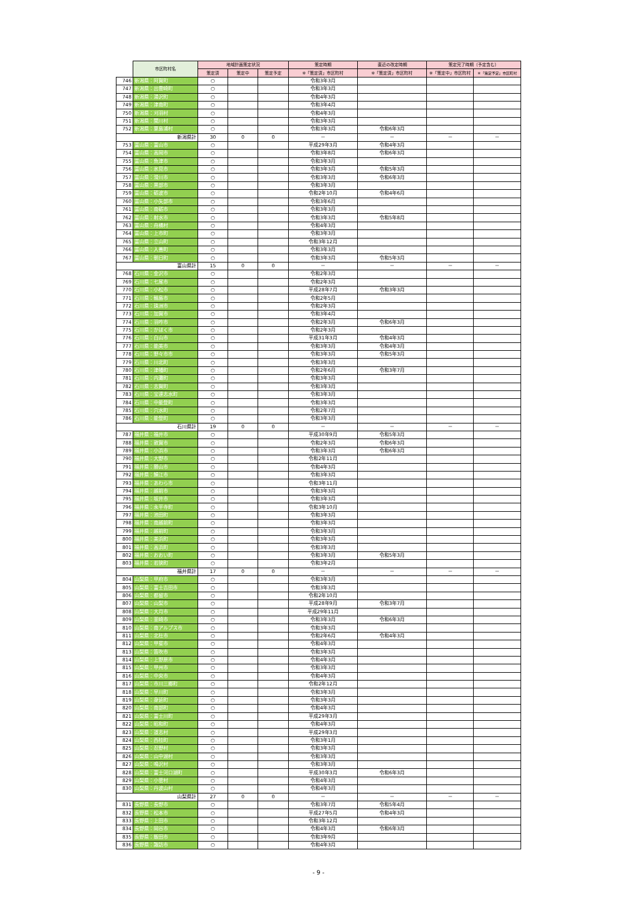| | 市区町村名 | 地域計画策定状況 | | | 策定時期 | 直近の改定時期 | 策定完了時期（予定含む） | |
| --- | --- | --- | --- | --- | --- | --- | --- | --- |
| | | 策定済 | 策定中 | 策定予定 | ※「策定済」市区町村 | ※「策定済」市区町村 | ※「策定中」市区町村 | ※「策定予定」市区町村 |
| 746 | 新潟県：阿賀町 | ○ | | | 令和3年3月 | | | |
| 747 | 新潟県：出雲崎町 | ○ | | | 令和3年3月 | | | |
| 748 | 新潟県：湯沢町 | ○ | | | 令和4年3月 | | | |
| 749 | 新潟県：津南町 | ○ | | | 令和3年4月 | | | |
| 750 | 新潟県：刈羽村 | ○ | | | 令和4年3月 | | | |
| 751 | 新潟県：関川村 | ○ | | | 令和3年3月 | | | |
| 752 | 新潟県：粟島浦村 | ○ | | | 令和3年3月 | 令和6年3月 | | |
| 新潟県計 | | 30 | 0 | 0 | － | － | － | － |
| 753 | 富山県：富山市 | ○ | | | 平成29年3月 | 令和4年3月 | | |
| 754 | 富山県：高岡市 | ○ | | | 令和3年8月 | 令和6年3月 | | |
| 755 | 富山県：魚津市 | ○ | | | 令和3年3月 | | | |
| 756 | 富山県：氷見市 | ○ | | | 令和3年3月 | 令和5年3月 | | |
| 757 | 富山県：滑川市 | ○ | | | 令和3年3月 | 令和6年3月 | | |
| 758 | 富山県：黒部市 | ○ | | | 令和3年3月 | | | |
| 759 | 富山県：砺波市 | ○ | | | 令和2年10月 | 令和4年6月 | | |
| 760 | 富山県：小矢部市 | ○ | | | 令和3年6月 | | | |
| 761 | 富山県：南砺市 | ○ | | | 令和3年3月 | | | |
| 762 | 富山県：射水市 | ○ | | | 令和3年3月 | 令和5年8月 | | |
| 763 | 富山県：舟橋村 | ○ | | | 令和4年3月 | | | |
| 764 | 富山県：上市町 | ○ | | | 令和3年3月 | | | |
| 765 | 富山県：立山町 | ○ | | | 令和3年12月 | | | |
| 766 | 富山県：入善町 | ○ | | | 令和3年3月 | | | |
| 767 | 富山県：朝日町 | ○ | | | 令和3年3月 | 令和5年3月 | | |
| 富山県計 | | 15 | 0 | 0 | － | － | － | － |
| 768 | 石川県：金沢市 | ○ | | | 令和2年3月 | | | |
| 769 | 石川県：七尾市 | ○ | | | 令和2年3月 | | | |
| 770 | 石川県：小松市 | ○ | | | 平成28年7月 | 令和3年3月 | | |
| 771 | 石川県：輪島市 | ○ | | | 令和2年5月 | | | |
| 772 | 石川県：珠洲市 | ○ | | | 令和2年3月 | | | |
| 773 | 石川県：加賀市 | ○ | | | 令和3年4月 | | | |
| 774 | 石川県：羽咋市 | ○ | | | 令和2年3月 | 令和6年3月 | | |
| 775 | 石川県：かほく市 | ○ | | | 令和2年3月 | | | |
| 776 | 石川県：白山市 | ○ | | | 平成31年3月 | 令和4年3月 | | |
| 777 | 石川県：能美市 | ○ | | | 令和3年3月 | 令和4年3月 | | |
| 778 | 石川県：野々市市 | ○ | | | 令和3年3月 | 令和5年3月 | | |
| 779 | 石川県：川北町 | ○ | | | 令和3年3月 | | | |
| 780 | 石川県：津幡町 | ○ | | | 令和2年6月 | 令和3年7月 | | |
| 781 | 石川県：内灘町 | ○ | | | 令和3年3月 | | | |
| 782 | 石川県：志賀町 | ○ | | | 令和3年3月 | | | |
| 783 | 石川県：宝達志水町 | ○ | | | 令和3年3月 | | | |
| 784 | 石川県：中能登町 | ○ | | | 令和3年3月 | | | |
| 785 | 石川県：穴水町 | ○ | | | 令和2年7月 | | | |
| 786 | 石川県：能登町 | ○ | | | 令和3年3月 | | | |
| 石川県計 | | 19 | 0 | 0 | － | － | － | － |
| 787 | 福井県：福井市 | ○ | | | 平成30年9月 | 令和5年3月 | | |
| 788 | 福井県：敦賀市 | ○ | | | 令和2年3月 | 令和6年3月 | | |
| 789 | 福井県：小浜市 | ○ | | | 令和3年3月 | 令和6年3月 | | |
| 790 | 福井県：大野市 | ○ | | | 令和2年11月 | | | |
| 791 | 福井県：勝山市 | ○ | | | 令和4年3月 | | | |
| 792 | 福井県：鯖江市 | ○ | | | 令和3年3月 | | | |
| 793 | 福井県：あわら市 | ○ | | | 令和3年11月 | | | |
| 794 | 福井県：越前市 | ○ | | | 令和3年3月 | | | |
| 795 | 福井県：坂井市 | ○ | | | 令和3年3月 | | | |
| 796 | 福井県：永平寺町 | ○ | | | 令和3年10月 | | | |
| 797 | 福井県：池田町 | ○ | | | 令和3年3月 | | | |
| 798 | 福井県：南越前町 | ○ | | | 令和3年3月 | | | |
| 799 | 福井県：越前町 | ○ | | | 令和3年3月 | | | |
| 800 | 福井県：美浜町 | ○ | | | 令和3年3月 | | | |
| 801 | 福井県：高浜町 | ○ | | | 令和3年3月 | | | |
| 802 | 福井県：おおい町 | ○ | | | 令和3年3月 | 令和5年3月 | | |
| 803 | 福井県：若狭町 | ○ | | | 令和3年2月 | | | |
| 福井県計 | | 17 | 0 | 0 | － | － | － | － |
| 804 | 山梨県：甲府市 | ○ | | | 令和3年3月 | | | |
| 805 | 山梨県：富士吉田市 | ○ | | | 令和3年3月 | | | |
| 806 | 山梨県：都留市 | ○ | | | 令和2年10月 | | | |
| 807 | 山梨県：山梨市 | ○ | | | 平成28年9月 | 令和3年7月 | | |
| 808 | 山梨県：大月市 | ○ | | | 平成29年11月 | | | |
| 809 | 山梨県：韮崎市 | ○ | | | 令和3年3月 | 令和6年3月 | | |
| 810 | 山梨県：南アルプス市 | ○ | | | 令和3年3月 | | | |
| 811 | 山梨県：北杜市 | ○ | | | 令和2年6月 | 令和4年3月 | | |
| 812 | 山梨県：甲斐市 | ○ | | | 令和4年3月 | | | |
| 813 | 山梨県：笛吹市 | ○ | | | 令和3年3月 | | | |
| 814 | 山梨県：上野原市 | ○ | | | 令和4年3月 | | | |
| 815 | 山梨県：甲州市 | ○ | | | 令和3年3月 | | | |
| 816 | 山梨県：中央市 | ○ | | | 令和4年3月 | | | |
| 817 | 山梨県：市川三郷町 | ○ | | | 令和2年12月 | | | |
| 818 | 山梨県：早川町 | ○ | | | 令和3年3月 | | | |
| 819 | 山梨県：身延町 | ○ | | | 令和3年3月 | | | |
| 820 | 山梨県：南部町 | ○ | | | 令和4年3月 | | | |
| 821 | 山梨県：富士川町 | ○ | | | 平成29年3月 | | | |
| 822 | 山梨県：昭和町 | ○ | | | 令和4年3月 | | | |
| 823 | 山梨県：道志村 | ○ | | | 平成29年3月 | | | |
| 824 | 山梨県：西桂町 | ○ | | | 令和3年1月 | | | |
| 825 | 山梨県：忍野村 | ○ | | | 令和3年3月 | | | |
| 826 | 山梨県：山中湖村 | ○ | | | 令和3年3月 | | | |
| 827 | 山梨県：鳴沢村 | ○ | | | 令和3年3月 | | | |
| 828 | 山梨県：富士河口湖町 | ○ | | | 平成30年3月 | 令和6年3月 | | |
| 829 | 山梨県：小菅村 | ○ | | | 令和4年3月 | | | |
| 830 | 山梨県：丹波山村 | ○ | | | 令和4年3月 | | | |
| 山梨県計 | | 27 | 0 | 0 | － | － | － | － |
| 831 | 長野県：長野市 | ○ | | | 令和3年7月 | 令和5年4月 | | |
| 832 | 長野県：松本市 | ○ | | | 平成27年5月 | 令和4年3月 | | |
| 833 | 長野県：上田市 | ○ | | | 令和3年12月 | | | |
| 834 | 長野県：岡谷市 | ○ | | | 令和4年3月 | 令和6年3月 | | |
| 835 | 長野県：飯田市 | ○ | | | 令和3年9月 | | | |
| 836 | 長野県：諏訪市 | ○ | | | 令和4年3月 | | | |
- 9 -